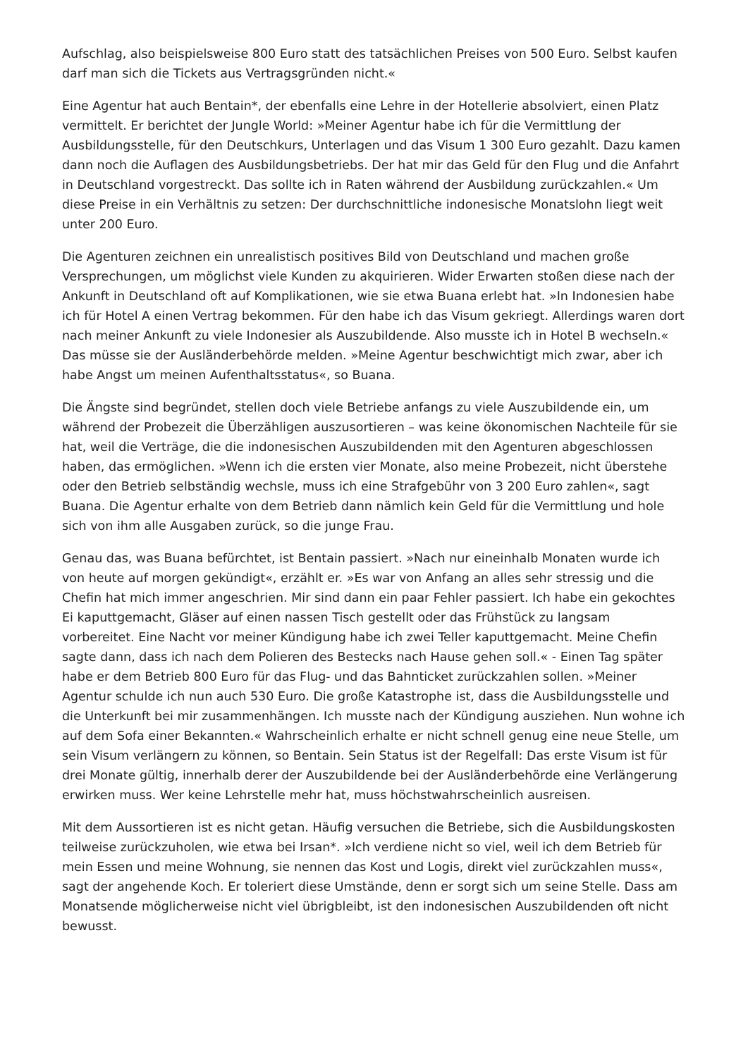Aufschlag, also beispielsweise 800 Euro statt des tatsächlichen Preises von 500 Euro. Selbst kaufen darf man sich die Tickets aus Vertragsgründen nicht.«
Eine Agentur hat auch Bentain*, der ebenfalls eine Lehre in der Hotellerie absolviert, einen Platz vermittelt. Er berichtet der Jungle World: »Meiner Agentur habe ich für die Vermittlung der Ausbildungsstelle, für den Deutschkurs, Unterlagen und das Visum 1 300 Euro gezahlt. Dazu kamen dann noch die Auflagen des Ausbildungsbetriebs. Der hat mir das Geld für den Flug und die Anfahrt in Deutschland vorgestreckt. Das sollte ich in Raten während der Ausbildung zurückzahlen.« Um diese Preise in ein Verhältnis zu setzen: Der durchschnittliche indonesische Monatslohn liegt weit unter 200 Euro.
Die Agenturen zeichnen ein unrealistisch positives Bild von Deutschland und machen große Versprechungen, um möglichst viele Kunden zu akquirieren. Wider Erwarten stoßen diese nach der Ankunft in Deutschland oft auf Komplikationen, wie sie etwa Buana erlebt hat. »In Indonesien habe ich für Hotel A einen Vertrag bekommen. Für den habe ich das Visum gekriegt. Allerdings waren dort nach meiner Ankunft zu viele Indonesier als Auszubildende. Also musste ich in Hotel B wechseln.« Das müsse sie der Ausländerbehörde melden. »Meine Agentur beschwichtigt mich zwar, aber ich habe Angst um meinen Aufenthaltsstatus«, so Buana.
Die Ängste sind begründet, stellen doch viele Betriebe anfangs zu viele Auszubildende ein, um während der Probezeit die Überzähligen auszusortieren – was keine ökonomischen Nachteile für sie hat, weil die Verträge, die die indonesischen Auszubildenden mit den Agenturen abgeschlossen haben, das ermöglichen. »Wenn ich die ersten vier Monate, also meine Probezeit, nicht überstehe oder den Betrieb selbständig wechsle, muss ich eine Strafgebühr von 3 200 Euro zahlen«, sagt Buana. Die Agentur erhalte von dem Betrieb dann nämlich kein Geld für die Vermittlung und hole sich von ihm alle Ausgaben zurück, so die junge Frau.
Genau das, was Buana befürchtet, ist Bentain passiert. »Nach nur eineinhalb Monaten wurde ich von heute auf morgen gekündigt«, erzählt er. »Es war von Anfang an alles sehr stressig und die Chefin hat mich immer angeschrien. Mir sind dann ein paar Fehler passiert. Ich habe ein gekochtes Ei kaputtgemacht, Gläser auf einen nassen Tisch gestellt oder das Frühstück zu langsam vorbereitet. Eine Nacht vor meiner Kündigung habe ich zwei Teller kaputtgemacht. Meine Chefin sagte dann, dass ich nach dem Polieren des Bestecks nach Hause gehen soll.« - Einen Tag später habe er dem Betrieb 800 Euro für das Flug- und das Bahnticket zurückzahlen sollen. »Meiner Agentur schulde ich nun auch 530 Euro. Die große Katastrophe ist, dass die Ausbildungsstelle und die Unterkunft bei mir zusammenhängen. Ich musste nach der Kündigung ausziehen. Nun wohne ich auf dem Sofa einer Bekannten.« Wahrscheinlich erhalte er nicht schnell genug eine neue Stelle, um sein Visum verlängern zu können, so Bentain. Sein Status ist der Regelfall: Das erste Visum ist für drei Monate gültig, innerhalb derer der Auszubildende bei der Ausländerbehörde eine Verlängerung erwirken muss. Wer keine Lehrstelle mehr hat, muss höchstwahrscheinlich ausreisen.
Mit dem Aussortieren ist es nicht getan. Häufig versuchen die Betriebe, sich die Ausbildungskosten teilweise zurückzuholen, wie etwa bei Irsan*. »Ich verdiene nicht so viel, weil ich dem Betrieb für mein Essen und meine Wohnung, sie nennen das Kost und Logis, direkt viel zurückzahlen muss«, sagt der angehende Koch. Er toleriert diese Umstände, denn er sorgt sich um seine Stelle. Dass am Monatsende möglicherweise nicht viel übrigbleibt, ist den indonesischen Auszubildenden oft nicht bewusst.